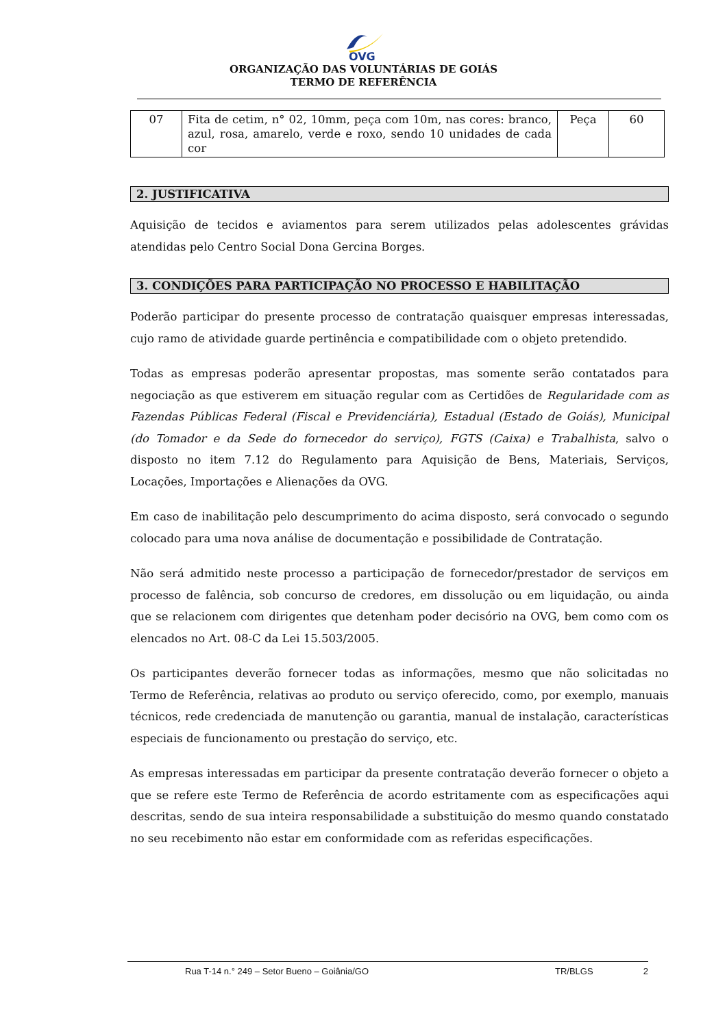OVG
ORGANIZAÇÃO DAS VOLUNTÁRIAS DE GOIÁS
TERMO DE REFERÊNCIA
| 07 | Fita de cetim, n° 02, 10mm, peça com 10m, nas cores: branco, azul, rosa, amarelo, verde e roxo, sendo 10 unidades de cada cor | Peça | 60 |
2. JUSTIFICATIVA
Aquisição de tecidos e aviamentos para serem utilizados pelas adolescentes grávidas atendidas pelo Centro Social Dona Gercina Borges.
3. CONDIÇÕES PARA PARTICIPAÇÃO NO PROCESSO E HABILITAÇÃO
Poderão participar do presente processo de contratação quaisquer empresas interessadas, cujo ramo de atividade guarde pertinência e compatibilidade com o objeto pretendido.
Todas as empresas poderão apresentar propostas, mas somente serão contatados para negociação as que estiverem em situação regular com as Certidões de Regularidade com as Fazendas Públicas Federal (Fiscal e Previdenciária), Estadual (Estado de Goiás), Municipal (do Tomador e da Sede do fornecedor do serviço), FGTS (Caixa) e Trabalhista, salvo o disposto no item 7.12 do Regulamento para Aquisição de Bens, Materiais, Serviços, Locações, Importações e Alienações da OVG.
Em caso de inabilitação pelo descumprimento do acima disposto, será convocado o segundo colocado para uma nova análise de documentação e possibilidade de Contratação.
Não será admitido neste processo a participação de fornecedor/prestador de serviços em processo de falência, sob concurso de credores, em dissolução ou em liquidação, ou ainda que se relacionem com dirigentes que detenham poder decisório na OVG, bem como com os elencados no Art. 08-C da Lei 15.503/2005.
Os participantes deverão fornecer todas as informações, mesmo que não solicitadas no Termo de Referência, relativas ao produto ou serviço oferecido, como, por exemplo, manuais técnicos, rede credenciada de manutenção ou garantia, manual de instalação, características especiais de funcionamento ou prestação do serviço, etc.
As empresas interessadas em participar da presente contratação deverão fornecer o objeto a que se refere este Termo de Referência de acordo estritamente com as especificações aqui descritas, sendo de sua inteira responsabilidade a substituição do mesmo quando constatado no seu recebimento não estar em conformidade com as referidas especificações.
Rua T-14 n.° 249 – Setor Bueno – Goiânia/GO TR/BLGS 2